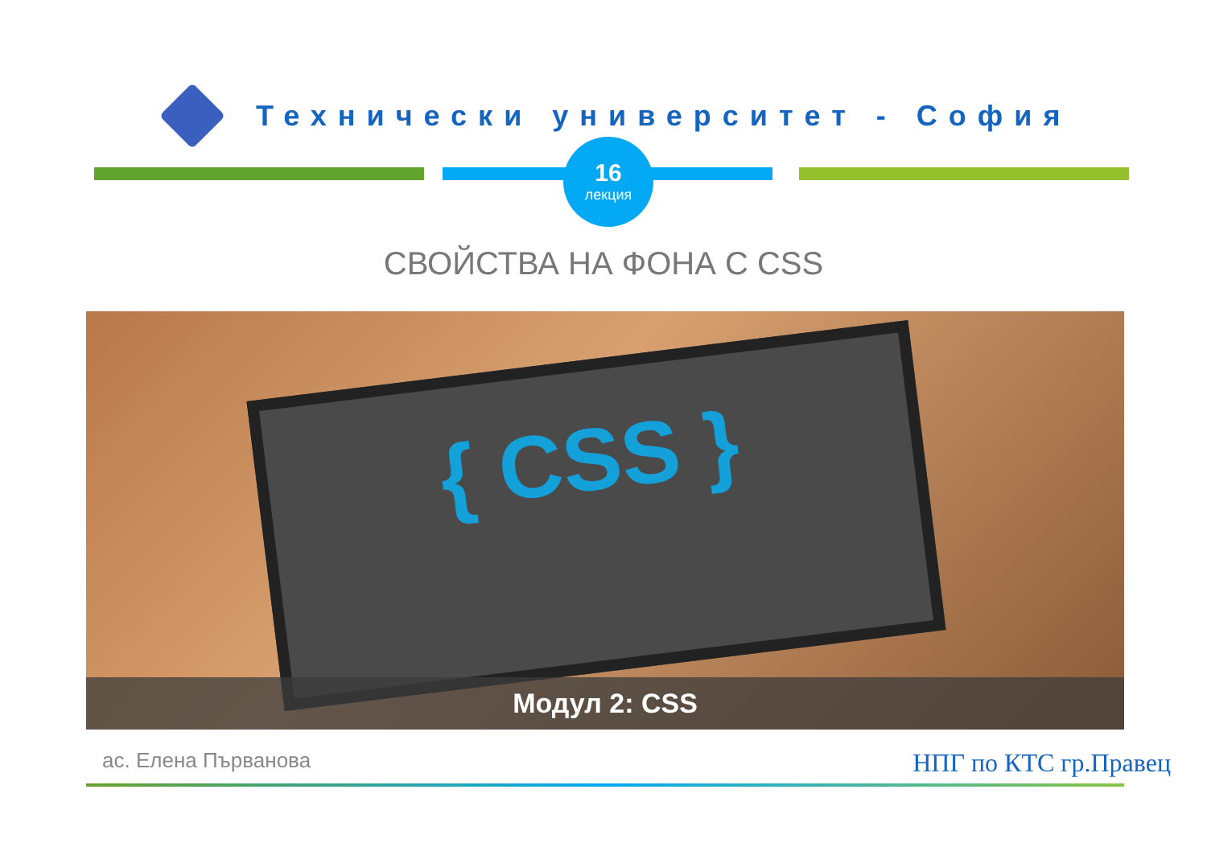Технически университет - София
16
лекция
СВОЙСТВА НА ФОНА С CSS
{ CSS }
Модул 2: CSS
ас. Елена Първанова
НПГ по КТС гр.Правец